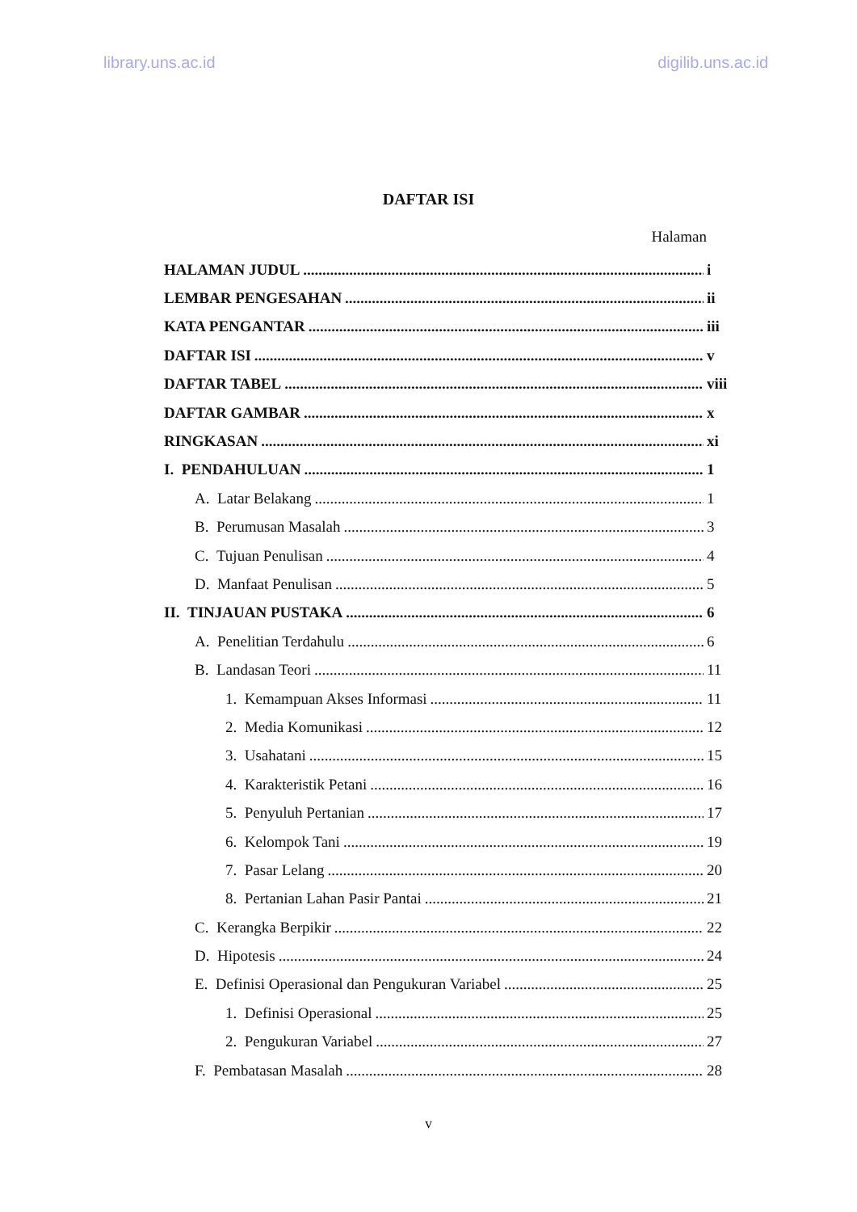library.uns.ac.id digilib.uns.ac.id
DAFTAR ISI
Halaman
HALAMAN JUDUL i
LEMBAR PENGESAHAN ii
KATA PENGANTAR iii
DAFTAR ISI v
DAFTAR TABEL viii
DAFTAR GAMBAR x
RINGKASAN xi
I. PENDAHULUAN 1
A. Latar Belakang 1
B. Perumusan Masalah 3
C. Tujuan Penulisan 4
D. Manfaat Penulisan 5
II. TINJAUAN PUSTAKA 6
A. Penelitian Terdahulu 6
B. Landasan Teori 11
1. Kemampuan Akses Informasi 11
2. Media Komunikasi 12
3. Usahatani 15
4. Karakteristik Petani 16
5. Penyuluh Pertanian 17
6. Kelompok Tani 19
7. Pasar Lelang 20
8. Pertanian Lahan Pasir Pantai 21
C. Kerangka Berpikir 22
D. Hipotesis 24
E. Definisi Operasional dan Pengukuran Variabel 25
1. Definisi Operasional 25
2. Pengukuran Variabel 27
F. Pembatasan Masalah 28
v